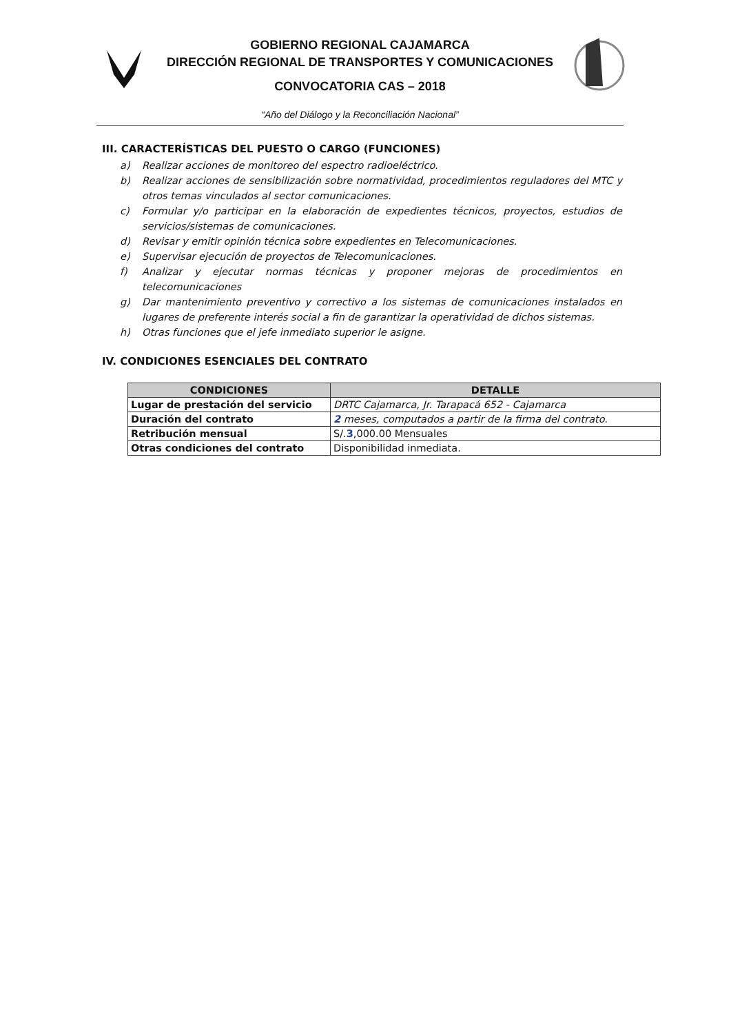GOBIERNO REGIONAL CAJAMARCA
DIRECCIÓN REGIONAL DE TRANSPORTES Y COMUNICACIONES
CONVOCATORIA CAS – 2018
“Año del Diálogo y la Reconciliación Nacional”
III. CARACTERÍSTICAS DEL PUESTO O CARGO (FUNCIONES)
a) Realizar acciones de monitoreo del espectro radioeléctrico.
b) Realizar acciones de sensibilización sobre normatividad, procedimientos reguladores del MTC y otros temas vinculados al sector comunicaciones.
c) Formular y/o participar en la elaboración de expedientes técnicos, proyectos, estudios de servicios/sistemas de comunicaciones.
d) Revisar y emitir opinión técnica sobre expedientes en Telecomunicaciones.
e) Supervisar ejecución de proyectos de Telecomunicaciones.
f) Analizar y ejecutar normas técnicas y proponer mejoras de procedimientos en telecomunicaciones
g) Dar mantenimiento preventivo y correctivo a los sistemas de comunicaciones instalados en lugares de preferente interés social a fin de garantizar la operatividad de dichos sistemas.
h) Otras funciones que el jefe inmediato superior le asigne.
IV. CONDICIONES ESENCIALES DEL CONTRATO
| CONDICIONES | DETALLE |
| --- | --- |
| Lugar de prestación del servicio | DRTC Cajamarca, Jr. Tarapacá 652 - Cajamarca |
| Duración del contrato | 2 meses, computados a partir de la firma del contrato. |
| Retribución mensual | S/. 3 ,000.00 Mensuales |
| Otras condiciones del contrato | Disponibilidad inmediata. |